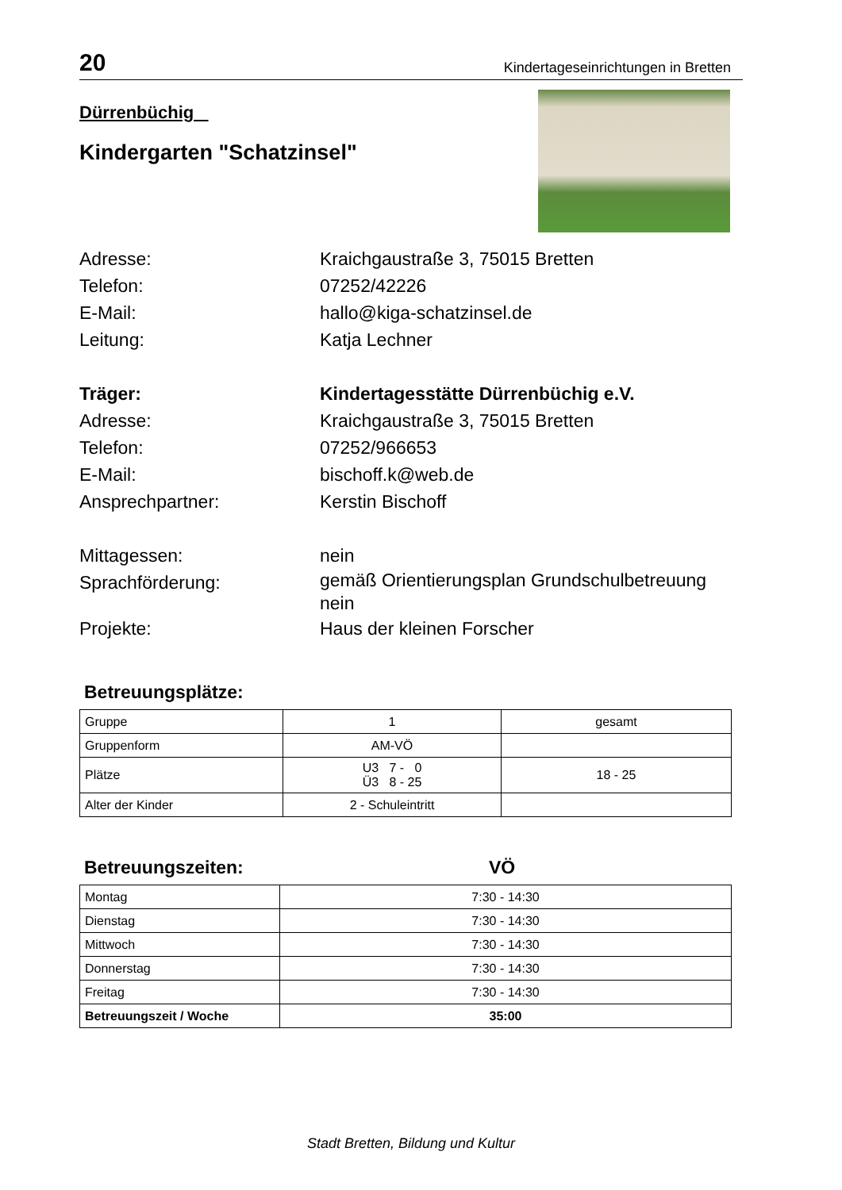20 Kindertageseinrichtungen in Bretten
Dürrenbüchig
Kindergarten "Schatzinsel"
Adresse: Kraichgaustraße 3, 75015 Bretten
Telefon: 07252/42226
E-Mail: hallo@kiga-schatzinsel.de
Leitung: Katja Lechner
Träger: Kindertagesstätte Dürrenbüchig e.V.
Adresse: Kraichgaustraße 3, 75015 Bretten
Telefon: 07252/966653
E-Mail: bischoff.k@web.de
Ansprechpartner: Kerstin Bischoff
Mittagessen: nein
Sprachförderung:
gemäß Orientierungsplan Grundschulbetreuung
nein
Projekte: Haus der kleinen Forscher
Betreuungsplätze:
| Gruppe | 1 | gesamt |
| Gruppenform | AM-VÖ | |
| Plätze | U3 7 - 0 Ü3 8 - 25 | 18 - 25 |
| Alter der Kinder | 2 - Schuleintritt | |
Betreuungszeiten: VÖ
| Montag | 7:30 - 14:30 |
| Dienstag | 7:30 - 14:30 |
| Mittwoch | 7:30 - 14:30 |
| Donnerstag | 7:30 - 14:30 |
| Freitag | 7:30 - 14:30 |
| Betreuungszeit / Woche | 35:00 |
Stadt Bretten, Bildung und Kultur